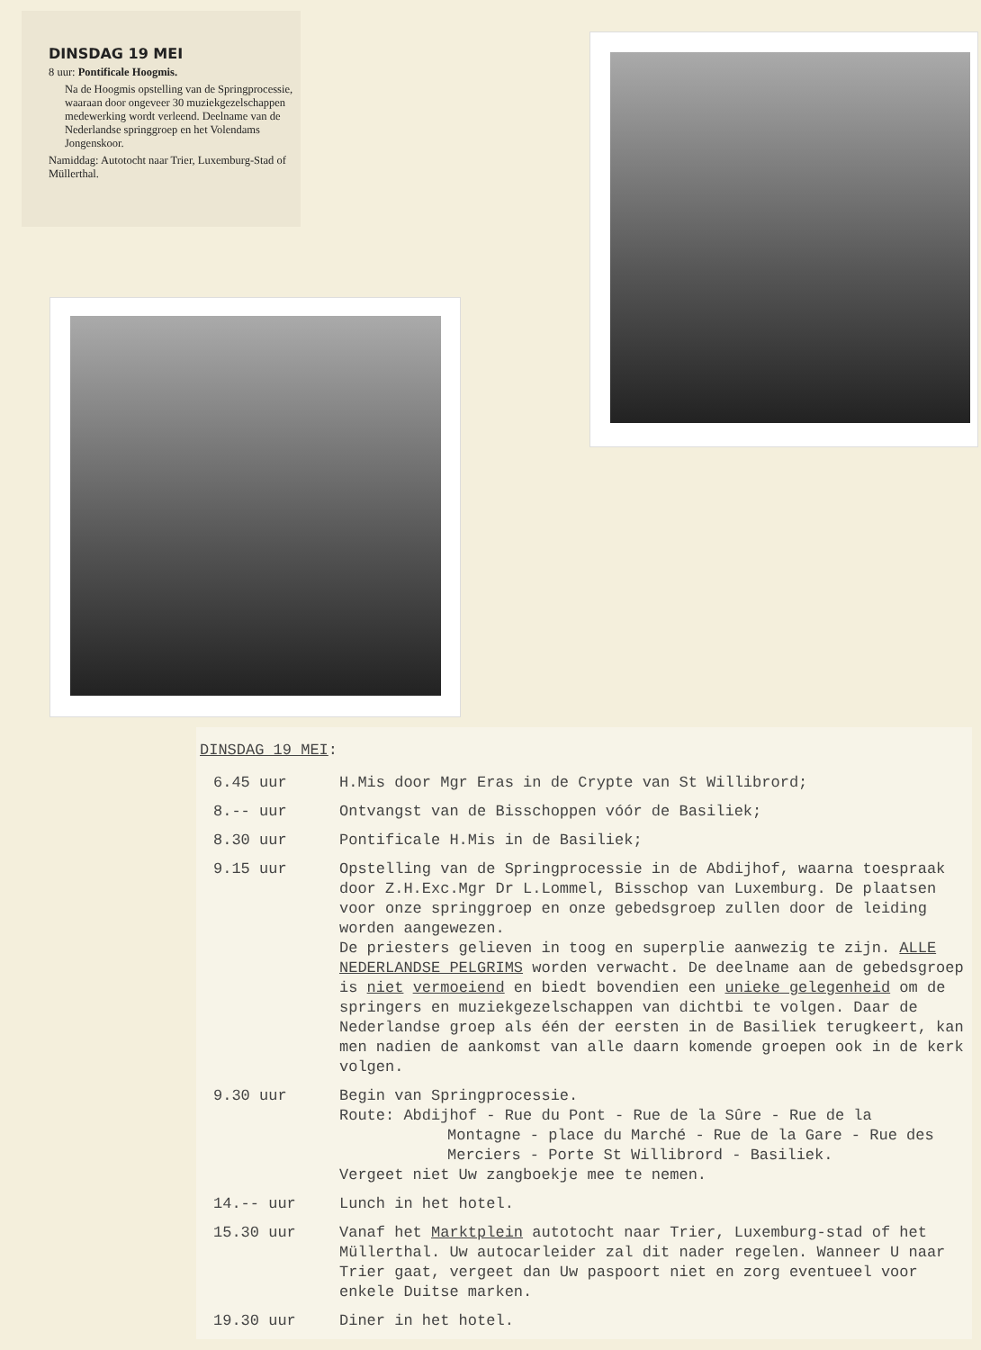DINSDAG 19 MEI
8 uur: Pontificale Hoogmis.
Na de Hoogmis opstelling van de Springprocessie, waaraan door ongeveer 30 muziekgezelschappen medewerking wordt verleend. Deelname van de Nederlandse springgroep en het Volendams Jongenskoor.
Namiddag: Autotocht naar Trier, Luxemburg-Stad of Müllerthal.
DINSDAG 19 MEI:
6.45 uur H.Mis door Mgr Eras in de Crypte van St Willibrord;
8.-- uur Ontvangst van de Bisschoppen vóór de Basiliek;
8.30 uur Pontificale H.Mis in de Basiliek;
9.15 uur Opstelling van de Springprocessie in de Abdijhof, waarna toespraak door Z.H.Exc.Mgr Dr L.Lommel, Bisschop van Luxemburg. De plaatsen voor onze springgroep en onze gebedsgroep zullen door de leiding worden aangewezen.
De priesters gelieven in toog en superplie aanwezig te zijn. ALLE NEDERLANDSE PELGRIMS worden verwacht. De deelname aan de gebedsgroep is niet vermoeiend en biedt bovendien een unieke gelegenheid om de springers en muziekgezelschappen van dichtbi te volgen. Daar de Nederlandse groep als één der eersten in de Basiliek terugkeert, kan men nadien de aankomst van alle daarn komende groepen ook in de kerk volgen.
9.30 uur Begin van Springprocessie.
Route: Abdijhof - Rue du Pont - Rue de la Sûre - Rue de la
Montagne - place du Marché - Rue de la Gare - Rue des
Merciers - Porte St Willibrord - Basiliek.
Vergeet niet Uw zangboekje mee te nemen.
14.-- uur Lunch in het hotel.
15.30 uur Vanaf het Marktplein autotocht naar Trier, Luxemburg-stad of het Müllerthal. Uw autocarleider zal dit nader regelen. Wanneer U naar Trier gaat, vergeet dan Uw paspoort niet en zorg eventueel voor enkele Duitse marken.
19.30 uur Diner in het hotel.